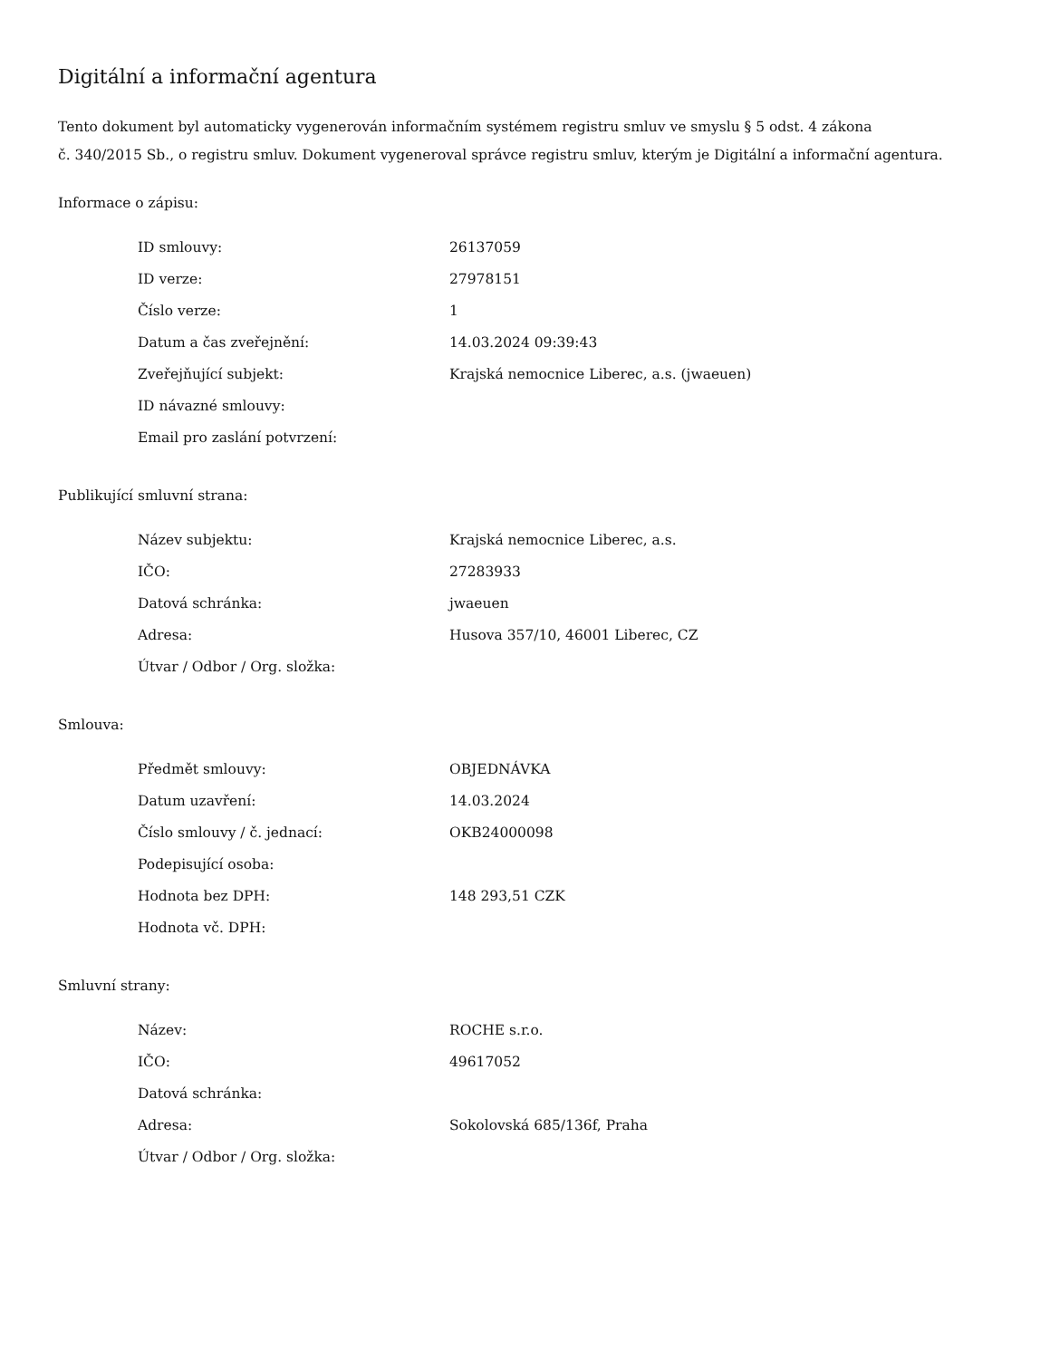Digitální a informační agentura
Tento dokument byl automaticky vygenerován informačním systémem registru smluv ve smyslu § 5 odst. 4 zákona
č. 340/2015 Sb., o registru smluv. Dokument vygeneroval správce registru smluv, kterým je Digitální a informační agentura.
Informace o zápisu:
| ID smlouvy: | 26137059 |
| ID verze: | 27978151 |
| Číslo verze: | 1 |
| Datum a čas zveřejnění: | 14.03.2024 09:39:43 |
| Zveřejňující subjekt: | Krajská nemocnice Liberec, a.s. (jwaeuen) |
| ID návazné smlouvy: | |
| Email pro zaslání potvrzení: | |
Publikující smluvní strana:
| Název subjektu: | Krajská nemocnice Liberec, a.s. |
| IČO: | 27283933 |
| Datová schránka: | jwaeuen |
| Adresa: | Husova 357/10, 46001 Liberec, CZ |
| Útvar / Odbor / Org. složka: | |
Smlouva:
| Předmět smlouvy: | OBJEDNÁVKA |
| Datum uzavření: | 14.03.2024 |
| Číslo smlouvy / č. jednací: | OKB24000098 |
| Podepisující osoba: | |
| Hodnota bez DPH: | 148 293,51 CZK |
| Hodnota vč. DPH: | |
Smluvní strany:
| Název: | ROCHE s.r.o. |
| IČO: | 49617052 |
| Datová schránka: | |
| Adresa: | Sokolovská 685/136f, Praha |
| Útvar / Odbor / Org. složka: | |